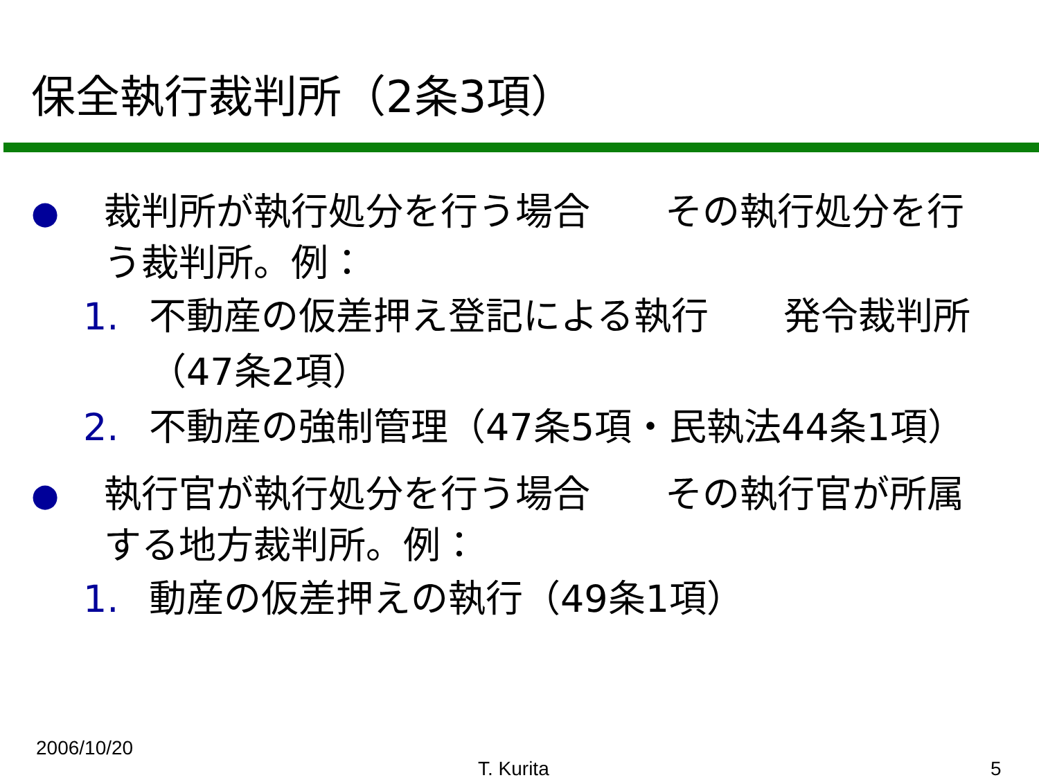保全執行裁判所（2条3項）
● 裁判所が執行処分を行う場合　　その執行処分を行う裁判所。例：
1. 不動産の仮差押え登記による執行　　発令裁判所（47条2項）
2. 不動産の強制管理（47条5項・民執法44条1項）
● 執行官が執行処分を行う場合　　その執行官が所属する地方裁判所。例：
1. 動産の仮差押えの執行（49条1項）
2006/10/20
T. Kurita 5